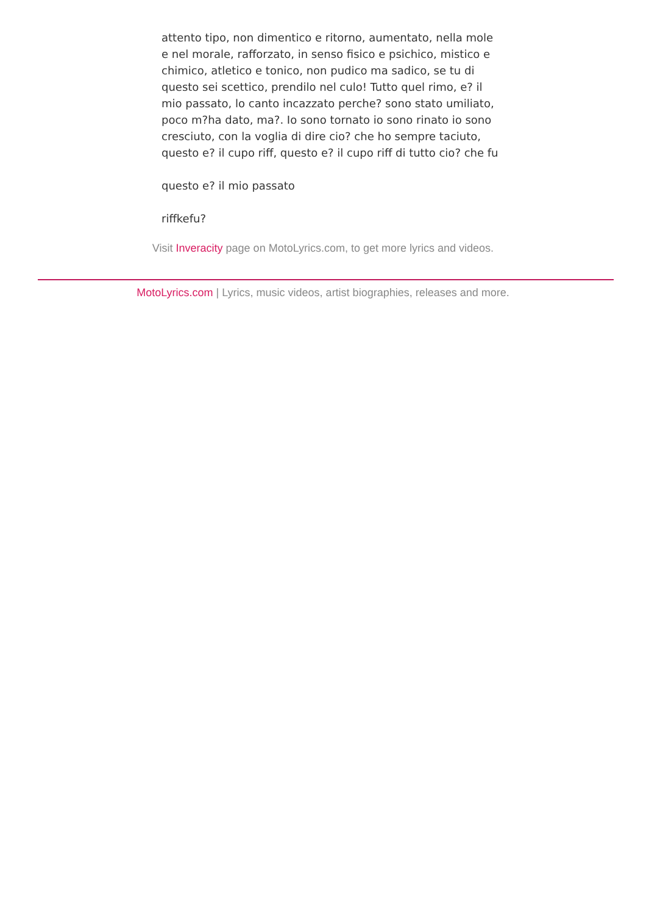attento tipo, non dimentico e ritorno, aumentato, nella mole e nel morale, rafforzato, in senso fisico e psichico, mistico e chimico, atletico e tonico, non pudico ma sadico, se tu di questo sei scettico, prendilo nel culo! Tutto quel rimo, e? il mio passato, lo canto incazzato perche? sono stato umiliato, poco m?ha dato, ma?. Io sono tornato io sono rinato io sono cresciuto, con la voglia di dire cio? che ho sempre taciuto, questo e? il cupo riff, questo e? il cupo riff di tutto cio? che fu
questo e? il mio passato
riffkefu?
Visit Inveracity page on MotoLyrics.com, to get more lyrics and videos.
MotoLyrics.com | Lyrics, music videos, artist biographies, releases and more.